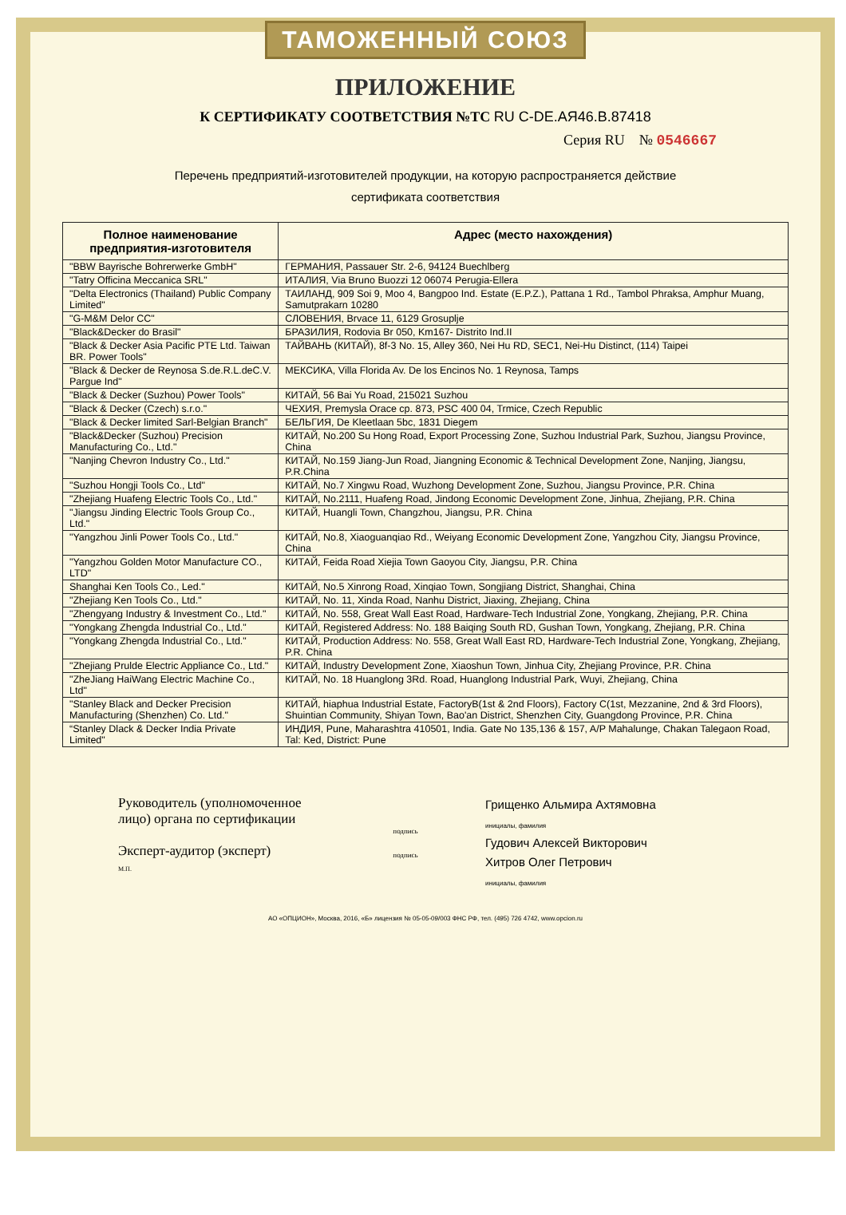ТАМОЖЕННЫЙ СОЮЗ
ПРИЛОЖЕНИЕ
К СЕРТИФИКАТУ СООТВЕТСТВИЯ №ТС RU C-DE.АЯ46.В.87418
Серия RU № 0546667
Перечень предприятий-изготовителей продукции, на которую распространяется действие
сертификата соответствия
| Полное наименование предприятия-изготовителя | Адрес (место нахождения) |
| --- | --- |
| "BBW Bayrische Bohrerwerke GmbH" | ГЕРМАНИЯ, Passauer Str. 2-6, 94124 Buechlberg |
| "Tatry Officina Meccanica SRL" | ИТАЛИЯ, Via Bruno Buozzi 12 06074 Perugia-Ellera |
| "Delta Electronics (Thailand) Public Company Limited" | ТАИЛАНД, 909 Soi 9, Moo 4, Bangpoo Ind. Estate (E.P.Z.), Pattana 1 Rd., Tambol Phraksa, Amphur Muang, Samutprakarn 10280 |
| "G-M&M Delor CC" | СЛОВЕНИЯ, Brvace 11, 6129 Grosuplje |
| "Black&Decker do Brasil" | БРАЗИЛИЯ, Rodovia Br 050, Km167- Distrito Ind.II |
| "Black & Decker Asia Pacific PTE Ltd. Taiwan BR. Power Tools" | ТАЙВАНЬ (КИТАЙ), 8f-3 No. 15, Alley 360, Nei Hu RD, SEC1, Nei-Hu Distinct, (114) Taipei |
| "Black & Decker de Reynosa S.de.R.L.deC.V. Pargue Ind" | МЕКСИКА, Villa Florida Av. De los Encinos No. 1 Reynosa, Tamps |
| "Black & Decker (Suzhou) Power Tools" | КИТАЙ, 56 Bai Yu Road, 215021 Suzhou |
| "Black & Decker (Czech) s.r.o." | ЧЕХИЯ, Premysla Orace cp. 873, PSC 400 04, Trmice, Czech Republic |
| "Black & Decker limited Sarl-Belgian Branch" | БЕЛЬГИЯ, De Kleetlaan 5bc, 1831 Diegem |
| "Black&Decker (Suzhou) Precision Manufacturing Co., Ltd." | КИТАЙ, No.200 Su Hong Road, Export Processing Zone, Suzhou Industrial Park, Suzhou, Jiangsu Province, China |
| "Nanjing Chevron Industry Co., Ltd." | КИТАЙ, No.159 Jiang-Jun Road, Jiangning Economic & Technical Development Zone, Nanjing, Jiangsu, P.R.China |
| "Suzhou Hongji Tools Co., Ltd" | КИТАЙ, No.7 Xingwu Road, Wuzhong Development Zone, Suzhou, Jiangsu Province, P.R. China |
| "Zhejiang Huafeng Electric Tools Co., Ltd." | КИТАЙ, No.2111, Huafeng Road, Jindong Economic Development Zone, Jinhua, Zhejiang, P.R. China |
| "Jiangsu Jinding Electric Tools Group Co., Ltd." | КИТАЙ, Huangli Town, Changzhou, Jiangsu, P.R. China |
| "Yangzhou Jinli Power Tools Co., Ltd." | КИТАЙ, No.8, Xiaoguanqiao Rd., Weiyang Economic Development Zone, Yangzhou City, Jiangsu Province, China |
| "Yangzhou Golden Motor Manufacture CO., LTD" | КИТАЙ, Feida Road Xiejia Town Gaoyou City, Jiangsu, P.R. China |
| Shanghai Ken Tools Co., Led." | КИТАЙ, No.5 Xinrong Road, Xinqiao Town, Songjiang District, Shanghai, China |
| "Zhejiang Ken Tools Co., Ltd." | КИТАЙ, No. 11, Xinda Road, Nanhu District, Jiaxing, Zhejiang, China |
| "Zhengyang Industry & Investment Co., Ltd." | КИТАЙ, No. 558, Great Wall East Road, Hardware-Tech Industrial Zone, Yongkang, Zhejiang, P.R. China |
| "Yongkang Zhengda Industrial Co., Ltd." | КИТАЙ, Registered Address: No. 188 Baiqing South RD, Gushan Town, Yongkang, Zhejiang, P.R. China |
| "Yongkang Zhengda Industrial Co., Ltd." | КИТАЙ, Production Address: No. 558, Great Wall East RD, Hardware-Tech Industrial Zone, Yongkang, Zhejiang, P.R. China |
| "Zhejiang Prulde Electric Appliance Co., Ltd." | КИТАЙ, Industry Development Zone, Xiaoshun Town, Jinhua City, Zhejiang Province, P.R. China |
| "ZheJiang HaiWang Electric Machine Co., Ltd" | КИТАЙ, No. 18 Huanglong 3Rd. Road, Huanglong Industrial Park, Wuyi, Zhejiang, China |
| "Stanley Black and Decker Precision Manufacturing (Shenzhen) Co. Ltd." | КИТАЙ, hiaphua Industrial Estate, FactoryB(1st & 2nd Floors), Factory C(1st, Mezzanine, 2nd & 3rd Floors), Shuintian Community, Shiyan Town, Bao'an District, Shenzhen City, Guangdong Province, P.R. China |
| “Stanley Dlack & Decker India Private Limited" | ИНДИЯ, Pune, Maharashtra 410501, India. Gate No 135,136 & 157, A/P Mahalunge, Chakan Talegaon Road, Tal: Ked, District: Pune |
Руководитель (уполномоченное лицо) органа по сертификации
Эксперт-аудитор (эксперт)
М.П.
подпись
подпись
Грищенко Альмира Ахтямовна
инициалы, фамилия
Гудович Алексей Викторович
Хитров Олег Петрович
инициалы, фамилия
АО «ОПЦИОН», Москва, 2016, «Б» лицензия № 05-05-09/003 ФНС РФ, тел. (495) 726 4742, www.opcion.ru